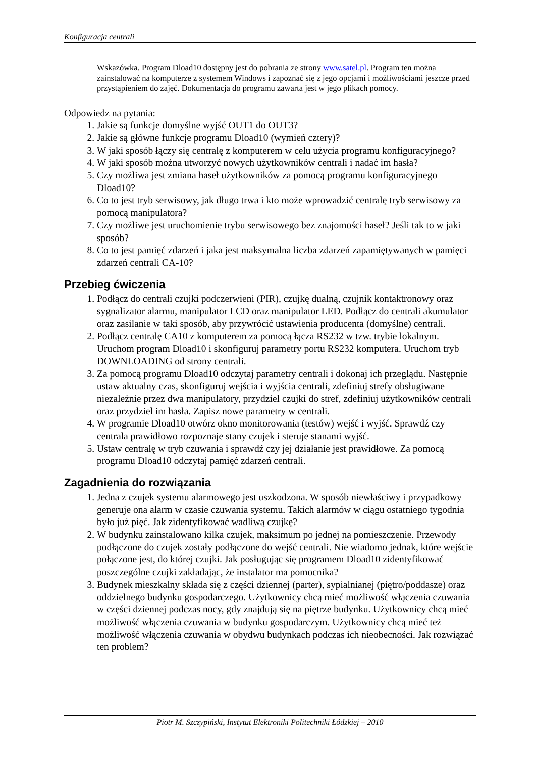Konfiguracja centrali
Wskazówka. Program Dload10 dostępny jest do pobrania ze strony www.satel.pl. Program ten można zainstalować na komputerze z systemem Windows i zapoznać się z jego opcjami i możliwościami jeszcze przed przystąpieniem do zajęć. Dokumentacja do programu zawarta jest w jego plikach pomocy.
Odpowiedz na pytania:
1. Jakie są funkcje domyślne wyjść OUT1 do OUT3?
2. Jakie są główne funkcje programu Dload10 (wymień cztery)?
3. W jaki sposób łączy się centralę z komputerem w celu użycia programu konfiguracyjnego?
4. W jaki sposób można utworzyć nowych użytkowników centrali i nadać im hasła?
5. Czy możliwa jest zmiana haseł użytkowników za pomocą programu konfiguracyjnego Dload10?
6. Co to jest tryb serwisowy, jak długo trwa i kto może wprowadzić centralę tryb serwisowy za pomocą manipulatora?
7. Czy możliwe jest uruchomienie trybu serwisowego bez znajomości haseł? Jeśli tak to w jaki sposób?
8. Co to jest pamięć zdarzeń i jaka jest maksymalna liczba zdarzeń zapamiętywanych w pamięci zdarzeń centrali CA-10?
Przebieg ćwiczenia
1. Podłącz do centrali czujki podczerwieni (PIR), czujkę dualną, czujnik kontaktronowy oraz sygnalizator alarmu, manipulator LCD oraz manipulator LED. Podłącz do centrali akumulator oraz zasilanie w taki sposób, aby przywrócić ustawienia producenta (domyślne) centrali.
2. Podłącz centralę CA10 z komputerem za pomocą łącza RS232 w tzw. trybie lokalnym. Uruchom program Dload10 i skonfiguruj parametry portu RS232 komputera. Uruchom tryb DOWNLOADING od strony centrali.
3. Za pomocą programu Dload10 odczytaj parametry centrali i dokonaj ich przeglądu. Następnie ustaw aktualny czas, skonfiguruj wejścia i wyjścia centrali, zdefiniuj strefy obsługiwane niezależnie przez dwa manipulatory, przydziel czujki do stref, zdefiniuj użytkowników centrali oraz przydziel im hasła. Zapisz nowe parametry w centrali.
4. W programie Dload10 otwórz okno monitorowania (testów) wejść i wyjść. Sprawdź czy centrala prawidłowo rozpoznaje stany czujek i steruje stanami wyjść.
5. Ustaw centralę w tryb czuwania i sprawdź czy jej działanie jest prawidłowe. Za pomocą programu Dload10 odczytaj pamięć zdarzeń centrali.
Zagadnienia do rozwiązania
1. Jedna z czujek systemu alarmowego jest uszkodzona. W sposób niewłaściwy i przypadkowy generuje ona alarm w czasie czuwania systemu. Takich alarmów w ciągu ostatniego tygodnia było już pięć. Jak zidentyfikować wadliwą czujkę?
2. W budynku zainstalowano kilka czujek, maksimum po jednej na pomieszczenie. Przewody podłączone do czujek zostały podłączone do wejść centrali. Nie wiadomo jednak, które wejście połączone jest, do której czujki. Jak posługując się programem Dload10 zidentyfikować poszczególne czujki zakładając, że instalator ma pomocnika?
3. Budynek mieszkalny składa się z części dziennej (parter), sypialnianej (piętro/poddasze) oraz oddzielnego budynku gospodarczego. Użytkownicy chcą mieć możliwość włączenia czuwania w części dziennej podczas nocy, gdy znajdują się na piętrze budynku. Użytkownicy chcą mieć możliwość włączenia czuwania w budynku gospodarczym. Użytkownicy chcą mieć też możliwość włączenia czuwania w obydwu budynkach podczas ich nieobecności. Jak rozwiązać ten problem?
Piotr M. Szczypiński, Instytut Elektroniki Politechniki Łódzkiej – 2010